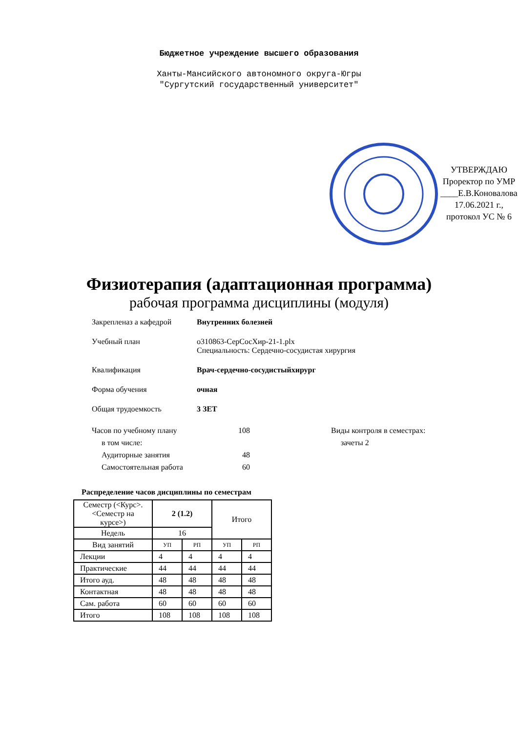Бюджетное учреждение высшего образования
Ханты-Мансийского автономного округа-Югры
"Сургутский государственный университет"
УТВЕРЖДАЮ
Проректор по УМР
____Е.В.Коновалова
17.06.2021 г.,
протокол УС № 6
Физиотерапия (адаптационная программа)
рабочая программа дисциплины (модуля)
Закрепленаз а кафедрой Внутренних болезней
Учебный план o310863-СерСосХир-21-1.plx
Специальность: Сердечно-сосудистая хирургия
Квалификация Врач-сердечно-сосудистыйхирург
Форма обучения очная
Общая трудоемкость 3 ЗЕТ
Часов по учебному плану
в том числе:
Аудиторные занятия
Самостоятельная работа
108
48
60
Виды контроля в семестрах:
зачеты 2
Распределение часов дисциплины по семестрам
| Семестр (<Курс>.<Семестр на курсе>) | 2 (1.2) | | Итого | |
| Недель | 16 | | | |
| Вид занятий | УП | РП | УП | РП |
| Лекции | 4 | 4 | 4 | 4 |
| Практические | 44 | 44 | 44 | 44 |
| Итого ауд. | 48 | 48 | 48 | 48 |
| Контактная | 48 | 48 | 48 | 48 |
| Сам. работа | 60 | 60 | 60 | 60 |
| Итого | 108 | 108 | 108 | 108 |